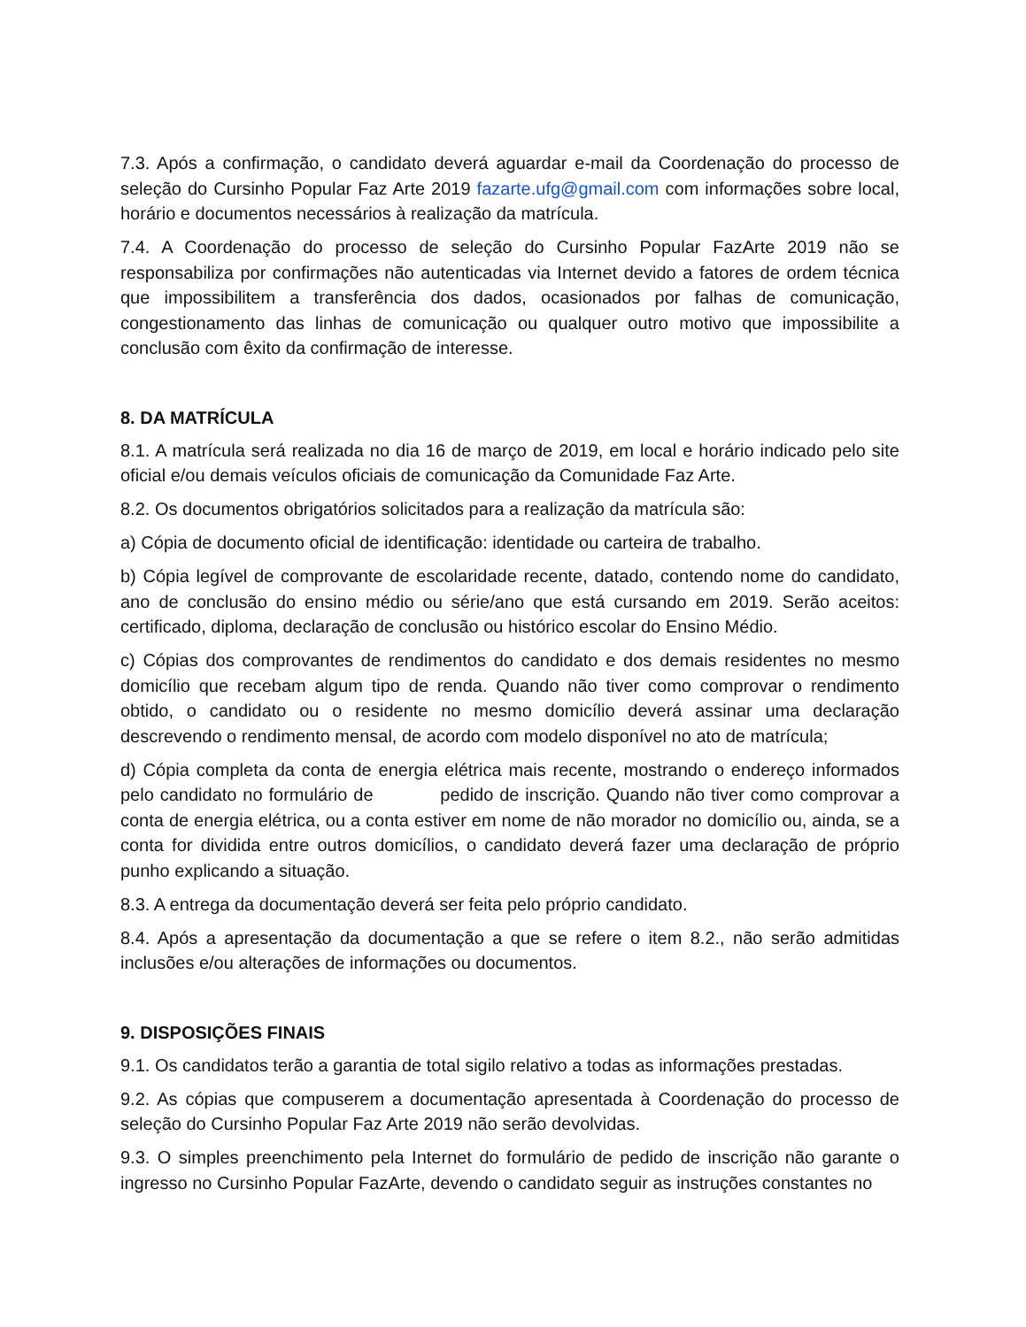7.3. Após a confirmação, o candidato deverá aguardar e-mail da Coordenação do processo de seleção do Cursinho Popular Faz Arte 2019 fazarte.ufg@gmail.com com informações sobre local, horário e documentos necessários à realização da matrícula.
7.4. A Coordenação do processo de seleção do Cursinho Popular FazArte 2019 não se responsabiliza por confirmações não autenticadas via Internet devido a fatores de ordem técnica que impossibilitem a transferência dos dados, ocasionados por falhas de comunicação, congestionamento das linhas de comunicação ou qualquer outro motivo que impossibilite a conclusão com êxito da confirmação de interesse.
8. DA MATRÍCULA
8.1. A matrícula será realizada no dia 16 de março de 2019, em local e horário indicado pelo site oficial e/ou demais veículos oficiais de comunicação da Comunidade Faz Arte.
8.2. Os documentos obrigatórios solicitados para a realização da matrícula são:
a) Cópia de documento oficial de identificação: identidade ou carteira de trabalho.
b) Cópia legível de comprovante de escolaridade recente, datado, contendo nome do candidato, ano de conclusão do ensino médio ou série/ano que está cursando em 2019. Serão aceitos: certificado, diploma, declaração de conclusão ou histórico escolar do Ensino Médio.
c) Cópias dos comprovantes de rendimentos do candidato e dos demais residentes no mesmo domicílio que recebam algum tipo de renda. Quando não tiver como comprovar o rendimento obtido, o candidato ou o residente no mesmo domicílio deverá assinar uma declaração descrevendo o rendimento mensal, de acordo com modelo disponível no ato de matrícula;
d) Cópia completa da conta de energia elétrica mais recente, mostrando o endereço informados pelo candidato no formulário de pedido de inscrição. Quando não tiver como comprovar a conta de energia elétrica, ou a conta estiver em nome de não morador no domicílio ou, ainda, se a conta for dividida entre outros domicílios, o candidato deverá fazer uma declaração de próprio punho explicando a situação.
8.3. A entrega da documentação deverá ser feita pelo próprio candidato.
8.4. Após a apresentação da documentação a que se refere o item 8.2., não serão admitidas inclusões e/ou alterações de informações ou documentos.
9. DISPOSIÇÕES FINAIS
9.1. Os candidatos terão a garantia de total sigilo relativo a todas as informações prestadas.
9.2. As cópias que compuserem a documentação apresentada à Coordenação do processo de seleção do Cursinho Popular Faz Arte 2019 não serão devolvidas.
9.3. O simples preenchimento pela Internet do formulário de pedido de inscrição não garante o ingresso no Cursinho Popular FazArte, devendo o candidato seguir as instruções constantes no